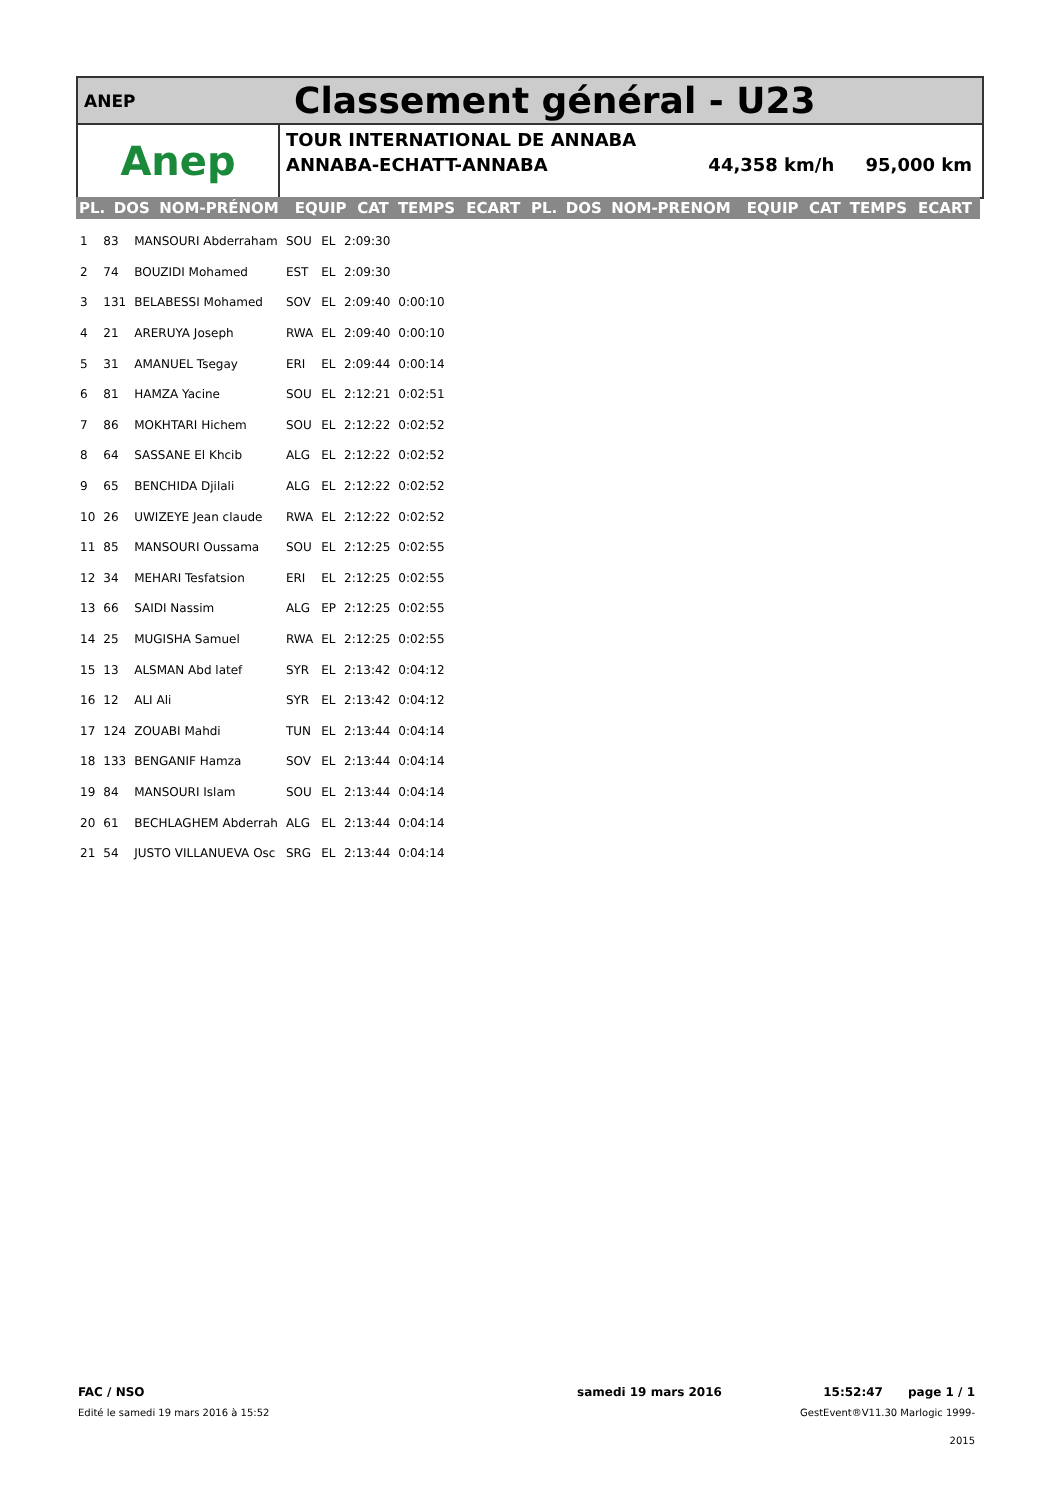ANEP
Classement général - U23
Anep
TOUR INTERNATIONAL DE ANNABA
ANNABA-ECHATT-ANNABA 44,358 km/h 95,000 km
| PL. | DOS | NOM-PRÉNOM | EQUIP | CAT | TEMPS | ECART | PL. | DOS | NOM-PRENOM | EQUIP | CAT | TEMPS | ECART |
| --- | --- | --- | --- | --- | --- | --- | --- | --- | --- | --- | --- | --- | --- |
| 1 | 83 | MANSOURI Abderraham | SOU | EL | 2:09:30 | |
| 2 | 74 | BOUZIDI Mohamed | EST | EL | 2:09:30 | |
| 3 | 131 | BELABESSI Mohamed | SOV | EL | 2:09:40 | 0:00:10 |
| 4 | 21 | ARERUYA Joseph | RWA | EL | 2:09:40 | 0:00:10 |
| 5 | 31 | AMANUEL Tsegay | ERI | EL | 2:09:44 | 0:00:14 |
| 6 | 81 | HAMZA Yacine | SOU | EL | 2:12:21 | 0:02:51 |
| 7 | 86 | MOKHTARI Hichem | SOU | EL | 2:12:22 | 0:02:52 |
| 8 | 64 | SASSANE El Khcib | ALG | EL | 2:12:22 | 0:02:52 |
| 9 | 65 | BENCHIDA Djilali | ALG | EL | 2:12:22 | 0:02:52 |
| 10 | 26 | UWIZEYE Jean claude | RWA | EL | 2:12:22 | 0:02:52 |
| 11 | 85 | MANSOURI Oussama | SOU | EL | 2:12:25 | 0:02:55 |
| 12 | 34 | MEHARI Tesfatsion | ERI | EL | 2:12:25 | 0:02:55 |
| 13 | 66 | SAIDI Nassim | ALG | EP | 2:12:25 | 0:02:55 |
| 14 | 25 | MUGISHA Samuel | RWA | EL | 2:12:25 | 0:02:55 |
| 15 | 13 | ALSMAN Abd latef | SYR | EL | 2:13:42 | 0:04:12 |
| 16 | 12 | ALI Ali | SYR | EL | 2:13:42 | 0:04:12 |
| 17 | 124 | ZOUABI Mahdi | TUN | EL | 2:13:44 | 0:04:14 |
| 18 | 133 | BENGANIF Hamza | SOV | EL | 2:13:44 | 0:04:14 |
| 19 | 84 | MANSOURI Islam | SOU | EL | 2:13:44 | 0:04:14 |
| 20 | 61 | BECHLAGHEM Abderrah | ALG | EL | 2:13:44 | 0:04:14 |
| 21 | 54 | JUSTO VILLANUEVA Osc | SRG | EL | 2:13:44 | 0:04:14 |
FAC / NSO
Edité le samedi 19 mars 2016 à 15:52
samedi 19 mars 2016
15:52:47 page 1 / 1
GestEvent®V11.30 Marlogic 1999-2015